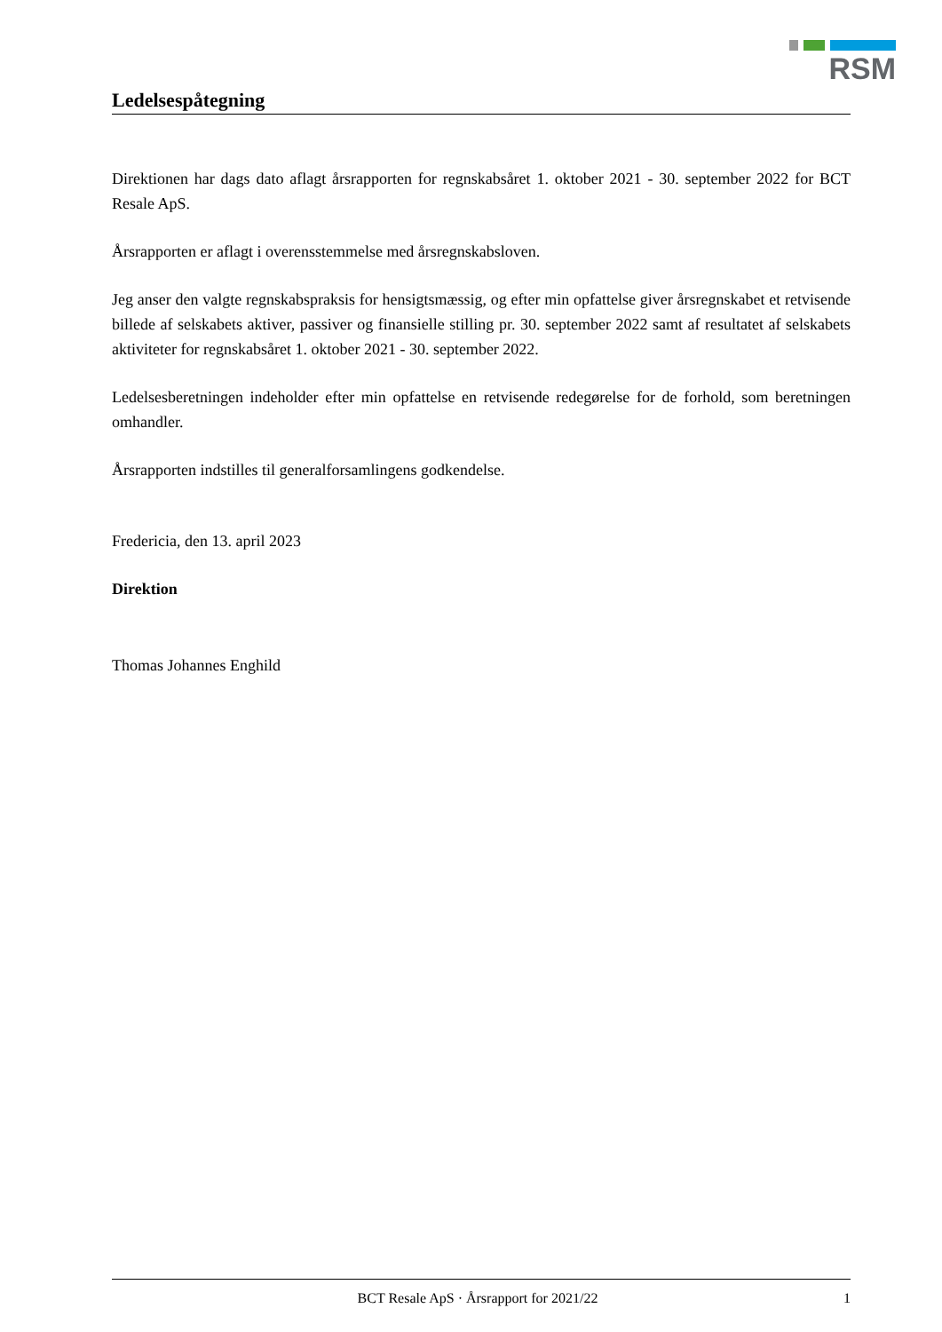RSM
Ledelsespåtegning
Direktionen har dags dato aflagt årsrapporten for regnskabsåret 1. oktober 2021 - 30. september 2022 for BCT Resale ApS.
Årsrapporten er aflagt i overensstemmelse med årsregnskabsloven.
Jeg anser den valgte regnskabspraksis for hensigtsmæssig, og efter min opfattelse giver årsregnskabet et retvisende billede af selskabets aktiver, passiver og finansielle stilling pr. 30. september 2022 samt af resultatet af selskabets aktiviteter for regnskabsåret 1. oktober 2021 - 30. september 2022.
Ledelsesberetningen indeholder efter min opfattelse en retvisende redegørelse for de forhold, som beretningen omhandler.
Årsrapporten indstilles til generalforsamlingens godkendelse.
Fredericia, den 13. april 2023
Direktion
Thomas Johannes Enghild
BCT Resale ApS · Årsrapport for 2021/22 1